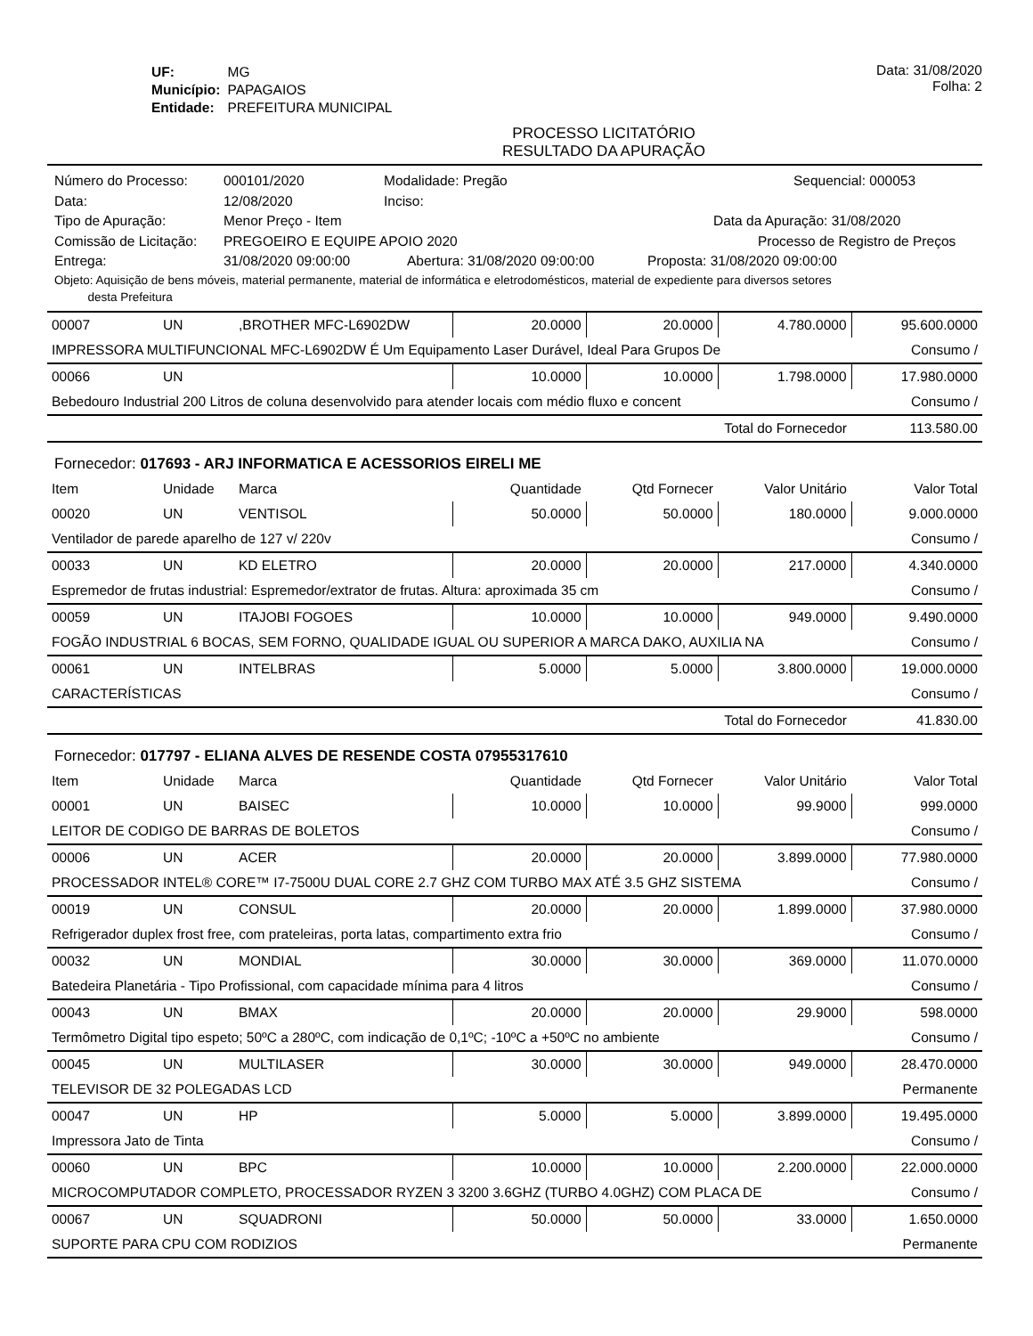| UF: | MG |
| Município: | PAPAGAIOS |
| Entidade: | PREFEITURA MUNICIPAL |
Data: 31/08/2020
Folha: 2
PROCESSO LICITATÓRIO
RESULTADO DA APURAÇÃO
Número do Processo: 000101/2020 Modalidade: Pregão Sequencial: 000053
Data: 12/08/2020 Inciso:
Tipo de Apuração: Menor Preço - Item Data da Apuração: 31/08/2020
Comissão de Licitação: PREGOEIRO E EQUIPE APOIO 2020 Processo de Registro de Preços
Entrega: 31/08/2020 09:00:00 Abertura: 31/08/2020 09:00:00 Proposta: 31/08/2020 09:00:00
Objeto: Aquisição de bens móveis, material permanente, material de informática e eletrodomésticos, material de expediente para diversos setores
desta Prefeitura
| 00007 | UN | ,BROTHER MFC-L6902DW | 20.0000 | 20.0000 | 4.780.0000 | 95.600.0000 |
| IMPRESSORA MULTIFUNCIONAL MFC-L6902DW É Um Equipamento Laser Durável, Ideal Para Grupos De | | | | | | Consumo / |
| 00066 | UN | | 10.0000 | 10.0000 | 1.798.0000 | 17.980.0000 |
| Bebedouro Industrial 200 Litros de coluna desenvolvido para atender locais com médio fluxo e concent | | | | | | Consumo / |
| Total do Fornecedor | | | | | | 113.580.00 |
Fornecedor: 017693 - ARJ INFORMATICA E ACESSORIOS EIRELI ME
| Item | Unidade | Marca | Quantidade | Qtd Fornecer | Valor Unitário | Valor Total |
| --- | --- | --- | --- | --- | --- | --- |
| 00020 | UN | VENTISOL | 50.0000 | 50.0000 | 180.0000 | 9.000.0000 |
| Ventilador de parede aparelho de 127 v/ 220v | | | | | | Consumo / |
| 00033 | UN | KD ELETRO | 20.0000 | 20.0000 | 217.0000 | 4.340.0000 |
| Espremedor de frutas industrial: Espremedor/extrator de frutas. Altura: aproximada 35 cm | | | | | | Consumo / |
| 00059 | UN | ITAJOBI FOGOES | 10.0000 | 10.0000 | 949.0000 | 9.490.0000 |
| FOGÃO INDUSTRIAL 6 BOCAS, SEM FORNO, QUALIDADE IGUAL OU SUPERIOR A MARCA DAKO, AUXILIA NA | | | | | | Consumo / |
| 00061 | UN | INTELBRAS | 5.0000 | 5.0000 | 3.800.0000 | 19.000.0000 |
| CARACTERÍSTICAS | | | | | | Consumo / |
| Total do Fornecedor | | | | | | 41.830.00 |
Fornecedor: 017797 - ELIANA ALVES DE RESENDE COSTA 07955317610
| Item | Unidade | Marca | Quantidade | Qtd Fornecer | Valor Unitário | Valor Total |
| --- | --- | --- | --- | --- | --- | --- |
| 00001 | UN | BAISEC | 10.0000 | 10.0000 | 99.9000 | 999.0000 |
| LEITOR DE CODIGO DE BARRAS DE BOLETOS | | | | | | Consumo / |
| 00006 | UN | ACER | 20.0000 | 20.0000 | 3.899.0000 | 77.980.0000 |
| PROCESSADOR INTEL® CORE™ I7-7500U DUAL CORE 2.7 GHZ COM TURBO MAX ATÉ 3.5 GHZ SISTEMA | | | | | | Consumo / |
| 00019 | UN | CONSUL | 20.0000 | 20.0000 | 1.899.0000 | 37.980.0000 |
| Refrigerador duplex frost free, com prateleiras, porta latas, compartimento extra frio | | | | | | Consumo / |
| 00032 | UN | MONDIAL | 30.0000 | 30.0000 | 369.0000 | 11.070.0000 |
| Batedeira Planetária - Tipo Profissional, com capacidade mínima para 4 litros | | | | | | Consumo / |
| 00043 | UN | BMAX | 20.0000 | 20.0000 | 29.9000 | 598.0000 |
| Termômetro Digital tipo espeto; 50ºC a 280ºC, com indicação de 0,1ºC; -10ºC a +50ºC no ambiente | | | | | | Consumo / |
| 00045 | UN | MULTILASER | 30.0000 | 30.0000 | 949.0000 | 28.470.0000 |
| TELEVISOR DE 32 POLEGADAS LCD | | | | | | Permanente |
| 00047 | UN | HP | 5.0000 | 5.0000 | 3.899.0000 | 19.495.0000 |
| Impressora Jato de Tinta | | | | | | Consumo / |
| 00060 | UN | BPC | 10.0000 | 10.0000 | 2.200.0000 | 22.000.0000 |
| MICROCOMPUTADOR COMPLETO, PROCESSADOR RYZEN 3 3200 3.6GHZ (TURBO 4.0GHZ) COM PLACA DE | | | | | | Consumo / |
| 00067 | UN | SQUADRONI | 50.0000 | 50.0000 | 33.0000 | 1.650.0000 |
| SUPORTE PARA CPU COM RODIZIOS | | | | | | Permanente |